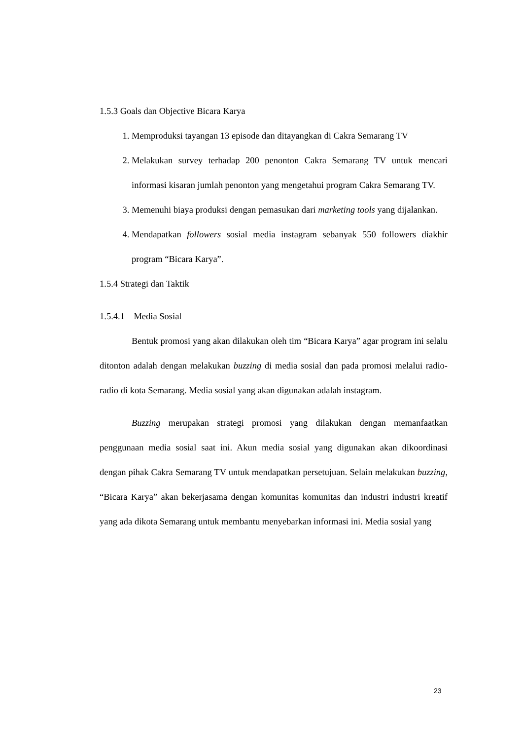1.5.3 Goals dan Objective Bicara Karya
1. Memproduksi tayangan 13 episode dan ditayangkan di Cakra Semarang TV
2. Melakukan survey terhadap 200 penonton Cakra Semarang TV untuk mencari informasi kisaran jumlah penonton yang mengetahui program Cakra Semarang TV.
3. Memenuhi biaya produksi dengan pemasukan dari marketing tools yang dijalankan.
4. Mendapatkan followers sosial media instagram sebanyak 550 followers diakhir program “Bicara Karya”.
1.5.4 Strategi dan Taktik
1.5.4.1 Media Sosial
Bentuk promosi yang akan dilakukan oleh tim “Bicara Karya” agar program ini selalu ditonton adalah dengan melakukan buzzing di media sosial dan pada promosi melalui radio-radio di kota Semarang. Media sosial yang akan digunakan adalah instagram.
Buzzing merupakan strategi promosi yang dilakukan dengan memanfaatkan penggunaan media sosial saat ini. Akun media sosial yang digunakan akan dikoordinasi dengan pihak Cakra Semarang TV untuk mendapatkan persetujuan. Selain melakukan buzzing, “Bicara Karya” akan bekerjasama dengan komunitas komunitas dan industri industri kreatif yang ada dikota Semarang untuk membantu menyebarkan informasi ini. Media sosial yang
23